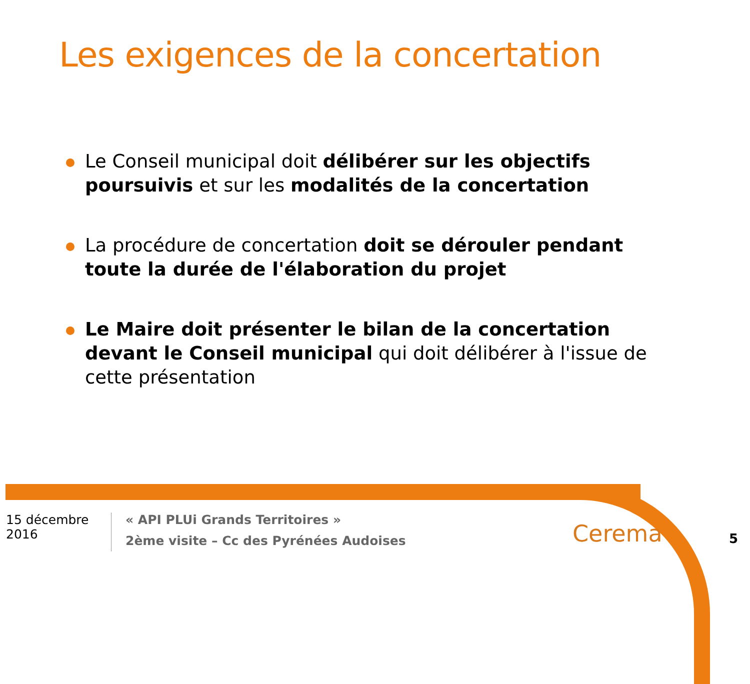Les exigences de la concertation
Le Conseil municipal doit délibérer sur les objectifs poursuivis et sur les modalités de la concertation
La procédure de concertation doit se dérouler pendant toute la durée de l'élaboration du projet
Le Maire doit présenter le bilan de la concertation devant le Conseil municipal qui doit délibérer à l'issue de cette présentation
15 décembre 2016
« API PLUi Grands Territoires »
2ème visite – Cc des Pyrénées Audoises
Cerema 5